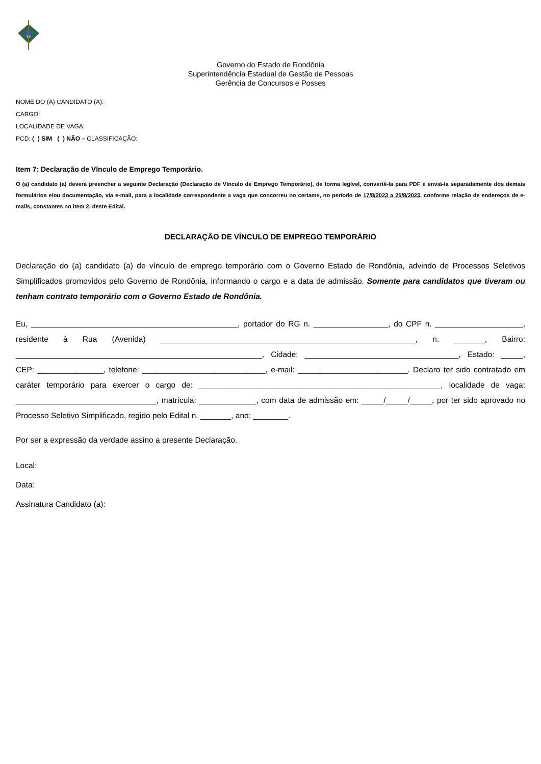Governo do Estado de Rondônia
Superintendência Estadual de Gestão de Pessoas
Gerência de Concursos e Posses
NOME DO (A) CANDIDATO (A):
CARGO:
LOCALIDADE DE VAGA:
PCD: ( ) SIM ( ) NÃO – CLASSIFICAÇÃO:
Item 7: Declaração de Vínculo de Emprego Temporário.
O (a) candidato (a) deverá preencher a seguinte Declaração (Declaração de Vínculo de Emprego Temporário), de forma legível, convertê-la para PDF e enviá-la separadamente dos demais formulários e/ou documentação, via e-mail, para a localidade correspondente a vaga que concorreu no certame, no período de 17/8/2023 a 25/8/2023, conforme relação de endereços de e-mails, constantes no item 2, deste Edital.
DECLARAÇÃO DE VÍNCULO DE EMPREGO TEMPORÁRIO
Declaração do (a) candidato (a) de vínculo de emprego temporário com o Governo Estado de Rondônia, advindo de Processos Seletivos Simplificados promovidos pelo Governo de Rondônia, informando o cargo e a data de admissão. Somente para candidatos que tiveram ou tenham contrato temporário com o Governo Estado de Rondônia.
Eu, _______________________________________________, portador do RG n. _________________, do CPF n. ____________________, residente à Rua (Avenida) __________________________________________________________, n. _______, Bairro: ________________________________________________________, Cidade: ___________________________________, Estado: _____, CEP: _______________, telefone: ____________________________, e-mail: _________________________. Declaro ter sido contratado em caráter temporário para exercer o cargo de: _______________________________________________________, localidade de vaga: ________________________________, matrícula: _____________, com data de admissão em: _____/_____/_____, por ter sido aprovado no Processo Seletivo Simplificado, regido pelo Edital n. _______, ano: ________.
Por ser a expressão da verdade assino a presente Declaração.
Local:
Data:
Assinatura Candidato (a):